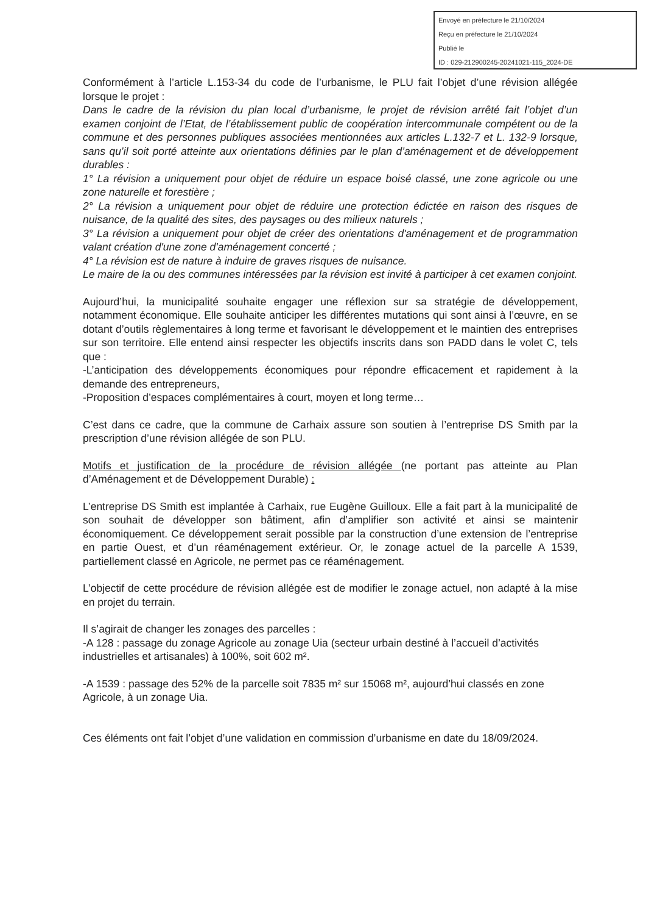Envoyé en préfecture le 21/10/2024
Reçu en préfecture le 21/10/2024
Publié le
ID : 029-212900245-20241021-115_2024-DE
Conformément à l’article L.153-34 du code de l’urbanisme, le PLU fait l’objet d’une révision allégée lorsque le projet :
Dans le cadre de la révision du plan local d’urbanisme, le projet de révision arrêté fait l’objet d’un examen conjoint de l’Etat, de l’établissement public de coopération intercommunale compétent ou de la commune et des personnes publiques associées mentionnées aux articles L.132-7 et L. 132-9 lorsque, sans qu’il soit porté atteinte aux orientations définies par le plan d’aménagement et de développement durables :
1° La révision a uniquement pour objet de réduire un espace boisé classé, une zone agricole ou une zone naturelle et forestière ;
2° La révision a uniquement pour objet de réduire une protection édictée en raison des risques de nuisance, de la qualité des sites, des paysages ou des milieux naturels ;
3° La révision a uniquement pour objet de créer des orientations d'aménagement et de programmation valant création d'une zone d'aménagement concerté ;
4° La révision est de nature à induire de graves risques de nuisance.
Le maire de la ou des communes intéressées par la révision est invité à participer à cet examen conjoint.
Aujourd’hui, la municipalité souhaite engager une réflexion sur sa stratégie de développement, notamment économique. Elle souhaite anticiper les différentes mutations qui sont ainsi à l’œuvre, en se dotant d’outils règlementaires à long terme et favorisant le développement et le maintien des entreprises sur son territoire. Elle entend ainsi respecter les objectifs inscrits dans son PADD dans le volet C, tels que :
-L’anticipation des développements économiques pour répondre efficacement et rapidement à la demande des entrepreneurs,
-Proposition d’espaces complémentaires à court, moyen et long terme…
C’est dans ce cadre, que la commune de Carhaix assure son soutien à l’entreprise DS Smith par la prescription d’une révision allégée de son PLU.
Motifs et justification de la procédure de révision allégée (ne portant pas atteinte au Plan d’Aménagement et de Développement Durable) :
L’entreprise DS Smith est implantée à Carhaix, rue Eugène Guilloux. Elle a fait part à la municipalité de son souhait de développer son bâtiment, afin d’amplifier son activité et ainsi se maintenir économiquement. Ce développement serait possible par la construction d’une extension de l’entreprise en partie Ouest, et d’un réaménagement extérieur. Or, le zonage actuel de la parcelle A 1539, partiellement classé en Agricole, ne permet pas ce réaménagement.
L’objectif de cette procédure de révision allégée est de modifier le zonage actuel, non adapté à la mise en projet du terrain.
Il s’agirait de changer les zonages des parcelles :
-A 128 : passage du zonage Agricole au zonage Uia (secteur urbain destiné à l’accueil d’activités industrielles et artisanales) à 100%, soit 602 m².
-A 1539 : passage des 52% de la parcelle soit 7835 m² sur 15068 m², aujourd’hui classés en zone Agricole, à un zonage Uia.
Ces éléments ont fait l’objet d’une validation en commission d’urbanisme en date du 18/09/2024.